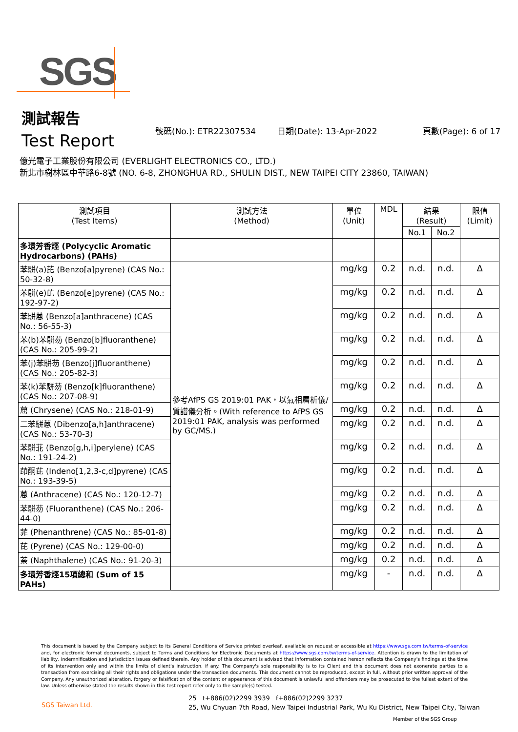SGS
測試報告
Test Report
號碼(No.): ETR22307534 日期(Date): 13-Apr-2022 頁數(Page): 6 of 17
億光電子工業股份有限公司 (EVERLIGHT ELECTRONICS CO., LTD.)
新北市樹林區中華路6-8號 (NO. 6-8, ZHONGHUA RD., SHULIN DIST., NEW TAIPEI CITY 23860, TAIWAN)
| 測試項目 (Test Items) | 測試方法 (Method) | 單位 (Unit) | MDL | 結果 (Result) | | 限值 (Limit) |
| --- | --- | --- | --- | --- | --- | --- |
| | | | | No.1 | No.2 | |
| 多環芳香烴 (Polycyclic Aromatic Hydrocarbons) (PAHs) | | | | | | |
| 苯駢(a)芘 (Benzo[a]pyrene) (CAS No.: 50-32-8) | 參考AfPS GS 2019:01 PAK，以氣相層析儀/質譜儀分析。(With reference to AfPS GS 2019:01 PAK, analysis was performed by GC/MS.) | mg/kg | 0.2 | n.d. | n.d. | Δ |
| 苯駢(e)芘 (Benzo[e]pyrene) (CAS No.: 192-97-2) | | mg/kg | 0.2 | n.d. | n.d. | Δ |
| 苯駢蒽 (Benzo[a]anthracene) (CAS No.: 56-55-3) | | mg/kg | 0.2 | n.d. | n.d. | Δ |
| 苯(b)苯駢芴 (Benzo[b]fluoranthene) (CAS No.: 205-99-2) | | mg/kg | 0.2 | n.d. | n.d. | Δ |
| 苯(j)苯駢芴 (Benzo[j]fluoranthene) (CAS No.: 205-82-3) | | mg/kg | 0.2 | n.d. | n.d. | Δ |
| 苯(k)苯駢芴 (Benzo[k]fluoranthene) (CAS No.: 207-08-9) | | mg/kg | 0.2 | n.d. | n.d. | Δ |
| 䓛 (Chrysene) (CAS No.: 218-01-9) | | mg/kg | 0.2 | n.d. | n.d. | Δ |
| 二苯駢蒽 (Dibenzo[a,h]anthracene) (CAS No.: 53-70-3) | | mg/kg | 0.2 | n.d. | n.d. | Δ |
| 苯駢苝 (Benzo[g,h,i]perylene) (CAS No.: 191-24-2) | | mg/kg | 0.2 | n.d. | n.d. | Δ |
| 茚酮芘 (Indeno[1,2,3-c,d]pyrene) (CAS No.: 193-39-5) | | mg/kg | 0.2 | n.d. | n.d. | Δ |
| 蒽 (Anthracene) (CAS No.: 120-12-7) | | mg/kg | 0.2 | n.d. | n.d. | Δ |
| 苯駢芴 (Fluoranthene) (CAS No.: 206-44-0) | | mg/kg | 0.2 | n.d. | n.d. | Δ |
| 菲 (Phenanthrene) (CAS No.: 85-01-8) | | mg/kg | 0.2 | n.d. | n.d. | Δ |
| 芘 (Pyrene) (CAS No.: 129-00-0) | | mg/kg | 0.2 | n.d. | n.d. | Δ |
| 萘 (Naphthalene) (CAS No.: 91-20-3) | | mg/kg | 0.2 | n.d. | n.d. | Δ |
| 多環芳香烴15項總和 (Sum of 15 PAHs) | | mg/kg | - | n.d. | n.d. | Δ |
This document is issued by the Company subject to its General Conditions of Service printed overleaf, available on request or accessible at https://www.sgs.com.tw/terms-of-service and, for electronic format documents, subject to Terms and Conditions for Electronic Documents at https://www.sgs.com.tw/terms-of-service. Attention is drawn to the limitation of liability, indemnification and jurisdiction issues defined therein. Any holder of this document is advised that information contained hereon reflects the Company's findings at the time of its intervention only and within the limits of client's instruction, if any. The Company's sole responsibility is to its Client and this document does not exonerate parties to a transaction from exercising all their rights and obligations under the transaction documents. This document cannot be reproduced, except in full, without prior written approval of the Company. Any unauthorized alteration, forgery or falsification of the content or appearance of this document is unlawful and offenders may be prosecuted to the fullest extent of the law. Unless otherwise stated the results shown in this test report refer only to the sample(s) tested.
SGS Taiwan Ltd.
25 t+886(02)2299 3939 f+886(02)2299 3237
25, Wu Chyuan 7th Road, New Taipei Industrial Park, Wu Ku District, New Taipei City, Taiwan
Member of the SGS Group